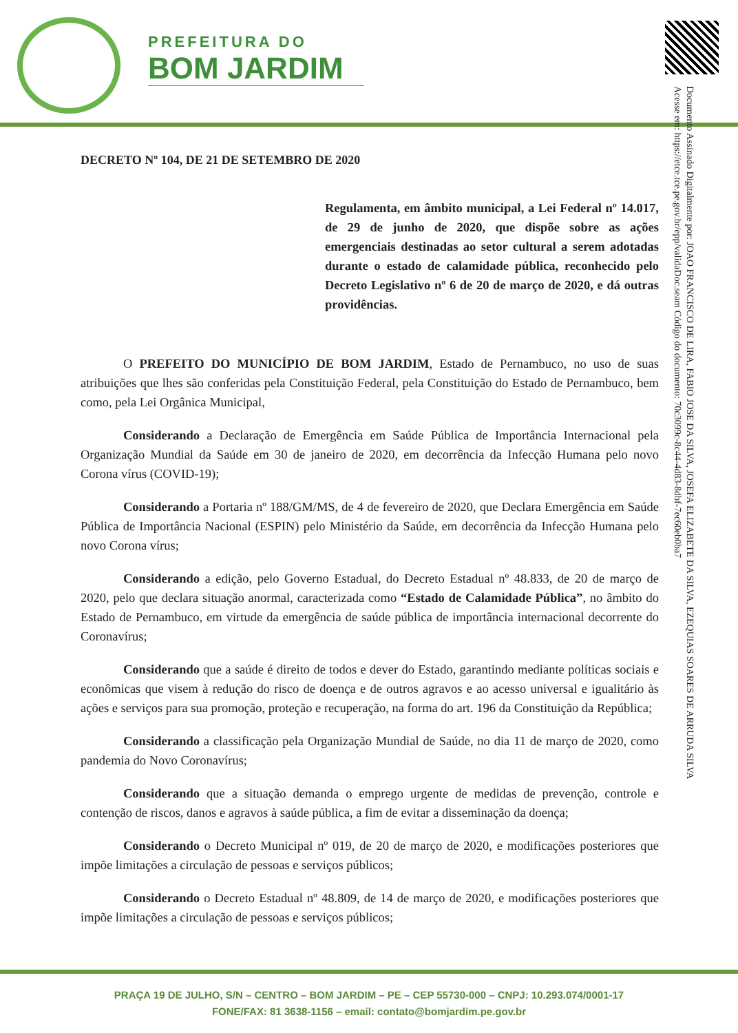PREFEITURA DO
BOM JARDIM
Documento Assinado Digitalmente por: JOAO FRANCISCO DE LIRA, FABIO JOSE DA SILVA, JOSEFA ELIZABETE DA SILVA, EZEQUIAS SOARES DE ARRUDA SILVA
Acesse em: https://etce.tce.pe.gov.br/epp/validaDoc.seam Código do documento: 70c3099c-8c44-4d83-8dbf-7ec60eb0ba7
DECRETO Nº 104, DE 21 DE SETEMBRO DE 2020
Regulamenta, em âmbito municipal, a Lei Federal nº 14.017, de 29 de junho de 2020, que dispõe sobre as ações emergenciais destinadas ao setor cultural a serem adotadas durante o estado de calamidade pública, reconhecido pelo Decreto Legislativo nº 6 de 20 de março de 2020, e dá outras providências.
O PREFEITO DO MUNICÍPIO DE BOM JARDIM, Estado de Pernambuco, no uso de suas atribuições que lhes são conferidas pela Constituição Federal, pela Constituição do Estado de Pernambuco, bem como, pela Lei Orgânica Municipal,
Considerando a Declaração de Emergência em Saúde Pública de Importância Internacional pela Organização Mundial da Saúde em 30 de janeiro de 2020, em decorrência da Infecção Humana pelo novo Corona vírus (COVID-19);
Considerando a Portaria nº 188/GM/MS, de 4 de fevereiro de 2020, que Declara Emergência em Saúde Pública de Importância Nacional (ESPIN) pelo Ministério da Saúde, em decorrência da Infecção Humana pelo novo Corona vírus;
Considerando a edição, pelo Governo Estadual, do Decreto Estadual nº 48.833, de 20 de março de 2020, pelo que declara situação anormal, caracterizada como “Estado de Calamidade Pública”, no âmbito do Estado de Pernambuco, em virtude da emergência de saúde pública de importância internacional decorrente do Coronavírus;
Considerando que a saúde é direito de todos e dever do Estado, garantindo mediante políticas sociais e econômicas que visem à redução do risco de doença e de outros agravos e ao acesso universal e igualitário às ações e serviços para sua promoção, proteção e recuperação, na forma do art. 196 da Constituição da República;
Considerando a classificação pela Organização Mundial de Saúde, no dia 11 de março de 2020, como pandemia do Novo Coronavírus;
Considerando que a situação demanda o emprego urgente de medidas de prevenção, controle e contenção de riscos, danos e agravos à saúde pública, a fim de evitar a disseminação da doença;
Considerando o Decreto Municipal nº 019, de 20 de março de 2020, e modificações posteriores que impõe limitações a circulação de pessoas e serviços públicos;
Considerando o Decreto Estadual nº 48.809, de 14 de março de 2020, e modificações posteriores que impõe limitações a circulação de pessoas e serviços públicos;
PRAÇA 19 DE JULHO, S/N – CENTRO – BOM JARDIM – PE – CEP 55730-000 – CNPJ: 10.293.074/0001-17
FONE/FAX: 81 3638-1156 – email: contato@bomjardim.pe.gov.br